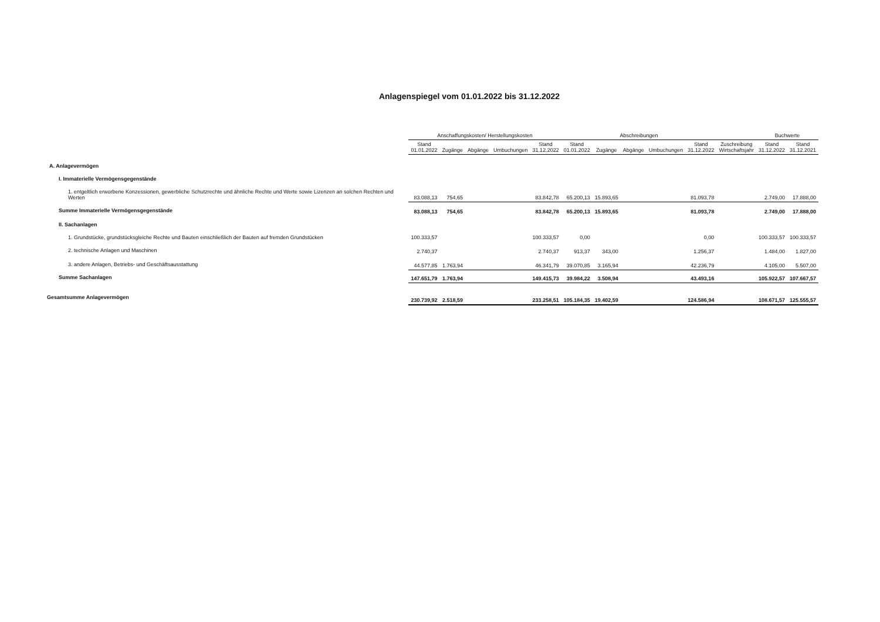Anlagenspiegel vom 01.01.2022 bis 31.12.2022
| | Anschaffungskosten/ Herstellungskosten | | | | | Abschreibungen | | | | | | Buchwerte | |
| --- | --- | --- | --- | --- | --- | --- | --- | --- | --- | --- | --- | --- | --- |
| | Stand 01.01.2022 | Zugänge | Abgänge | Umbuchungen | Stand 31.12.2022 | Stand 01.01.2022 | Zugänge | Abgänge | Umbuchungen | Stand 31.12.2022 | Zuschreibung Wirtschaftsjahr | Stand 31.12.2022 | Stand 31.12.2021 |
| A. Anlagevermögen | | | | | | | | | | | | | |
| I. Immaterielle Vermögensgegenstände | | | | | | | | | | | | | |
| 1. entgeltlich erworbene Konzessionen, gewerbliche Schutzrechte und ähnliche Rechte und Werte sowie Lizenzen an solchen Rechten und Werten | 83.088,13 | 754,65 | | | 83.842,78 | 65.200,13 | 15.893,65 | | | 81.093,78 | | 2.749,00 | 17.888,00 |
| Summe Immaterielle Vermögensgegenstände | 83.088,13 | 754,65 | | | 83.842,78 | 65.200,13 | 15.893,65 | | | 81.093,78 | | 2.749,00 | 17.888,00 |
| II. Sachanlagen | | | | | | | | | | | | | |
| 1. Grundstücke, grundstücksgleiche Rechte und Bauten einschließlich der Bauten auf fremden Grundstücken | 100.333,57 | | | | 100.333,57 | 0,00 | | | | 0,00 | | 100.333,57 | 100.333,57 |
| 2. technische Anlagen und Maschinen | 2.740,37 | | | | 2.740,37 | 913,37 | 343,00 | | | 1.256,37 | | 1.484,00 | 1.827,00 |
| 3. andere Anlagen, Betriebs- und Geschäftsausstattung | 44.577,85 | 1.763,94 | | | 46.341,79 | 39.070,85 | 3.165,94 | | | 42.236,79 | | 4.105,00 | 5.507,00 |
| Summe Sachanlagen | 147.651,79 | 1.763,94 | | | 149.415,73 | 39.984,22 | 3.508,94 | | | 43.493,16 | | 105.922,57 | 107.667,57 |
| Gesamtsumme Anlagevermögen | 230.739,92 | 2.518,59 | | | 233.258,51 | 105.184,35 | 19.402,59 | | | 124.586,94 | | 108.671,57 | 125.555,57 |